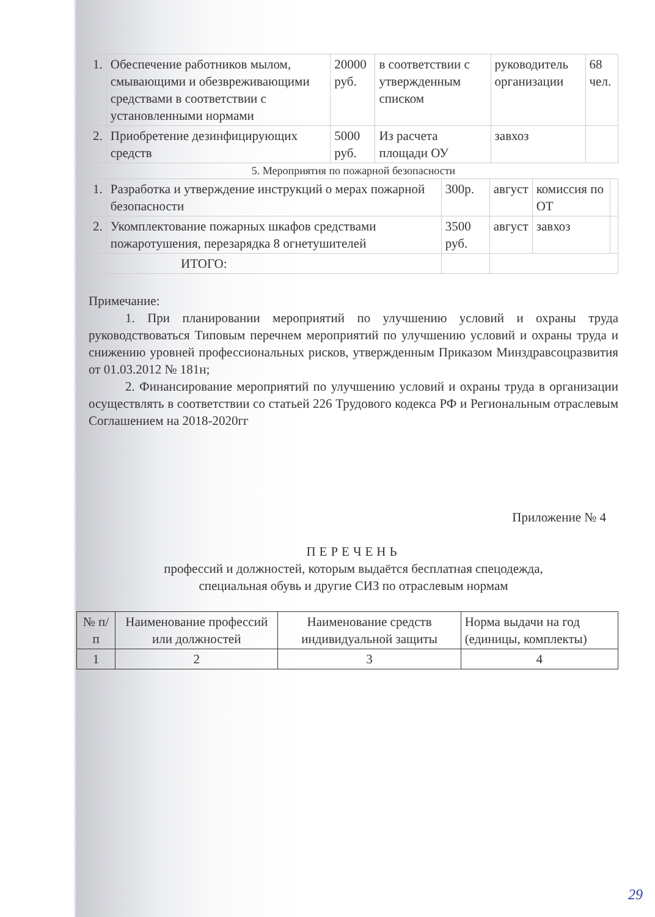| 1. | Обеспечение работников мылом, смывающими и обезвреживающими средствами в соответствии с установленными нормами | 20000 руб. | в соответствии с утвержденным списком | руководитель организации | 68 чел. |
| 2. | Приобретение дезинфицирующих средств | 5000 руб. | Из расчета площади ОУ | завхоз | |
5. Мероприятия по пожарной безопасности
| 1. | Разработка и утверждение инструкций о мерах пожарной безопасности | 300р. | август | комиссия по ОТ | |
| 2. | Укомплектование пожарных шкафов средствами пожаротушения, перезарядка 8 огнетушителей | 3500 руб. | август | завхоз | |
| ИТОГО: | | | | | |
Примечание:
1. При планировании мероприятий по улучшению условий и охраны труда руководствоваться Типовым перечнем мероприятий по улучшению условий и охраны труда и снижению уровней профессиональных рисков, утвержденным Приказом Минздравсоцразвития от 01.03.2012 № 181н;
2. Финансирование мероприятий по улучшению условий и охраны труда в организации осуществлять в соответствии со статьей 226 Трудового кодекса РФ и Региональным отраслевым Соглашением на 2018-2020гг
Приложение № 4
ПЕРЕЧЕНЬ
профессий и должностей, которым выдаётся бесплатная спецодежда,
специальная обувь и другие СИЗ по отраслевым нормам
| № п/п | Наименование профессий или должностей | Наименование средств индивидуальной защиты | Норма выдачи на год (единицы, комплекты) |
| --- | --- | --- | --- |
| 1 | 2 | 3 | 4 |
29